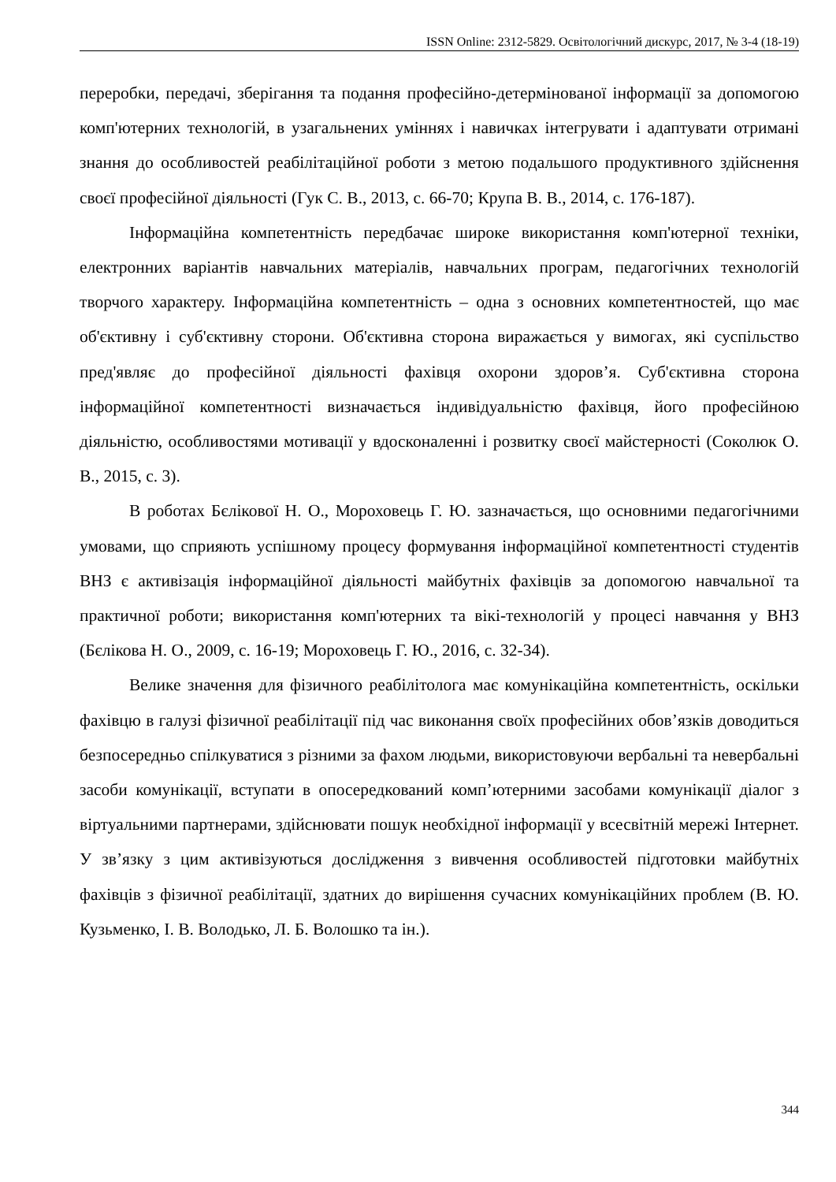ISSN Online: 2312-5829. Освітологічний дискурс, 2017, № 3-4 (18-19)
переробки, передачі, зберігання та подання професійно-детермінованої інформації за допомогою комп'ютерних технологій, в узагальнених уміннях і навичках інтегрувати і адаптувати отримані знання до особливостей реабілітаційної роботи з метою подальшого продуктивного здійснення своєї професійної діяльності (Гук С. В., 2013, с. 66-70; Крупа В. В., 2014, с. 176-187).
Інформаційна компетентність передбачає широке використання комп'ютерної техніки, електронних варіантів навчальних матеріалів, навчальних програм, педагогічних технологій творчого характеру. Інформаційна компетентність – одна з основних компетентностей, що має об'єктивну і суб'єктивну сторони. Об'єктивна сторона виражається у вимогах, які суспільство пред'являє до професійної діяльності фахівця охорони здоров’я. Суб'єктивна сторона інформаційної компетентності визначається індивідуальністю фахівця, його професійною діяльністю, особливостями мотивації у вдосконаленні і розвитку своєї майстерності (Соколюк О. В., 2015, с. 3).
В роботах Бєлікової Н. О., Мороховець Г. Ю. зазначається, що основними педагогічними умовами, що сприяють успішному процесу формування інформаційної компетентності студентів ВНЗ є активізація інформаційної діяльності майбутніх фахівців за допомогою навчальної та практичної роботи; використання комп'ютерних та вікі-технологій у процесі навчання у ВНЗ (Бєлікова Н. О., 2009, с. 16-19; Мороховець Г. Ю., 2016, с. 32-34).
Велике значення для фізичного реабілітолога має комунікаційна компетентність, оскільки фахівцю в галузі фізичної реабілітації під час виконання своїх професійних обов’язків доводиться безпосередньо спілкуватися з різними за фахом людьми, використовуючи вербальні та невербальні засоби комунікації, вступати в опосередкований комп’ютерними засобами комунікації діалог з віртуальними партнерами, здійснювати пошук необхідної інформації у всесвітній мережі Інтернет. У зв’язку з цим активізуються дослідження з вивчення особливостей підготовки майбутніх фахівців з фізичної реабілітації, здатних до вирішення сучасних комунікаційних проблем (В. Ю. Кузьменко, І. В. Володько, Л. Б. Волошко та ін.).
344